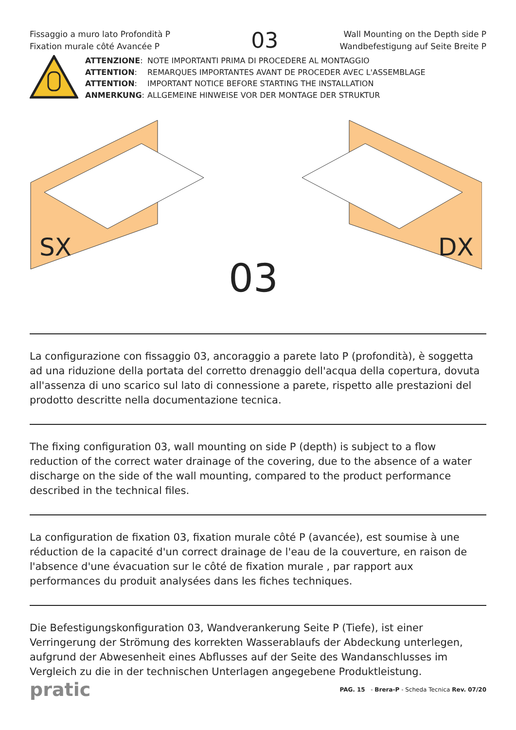Fissaggio a muro lato Profondità P
Fixation murale côté Avancée P
03
Wall Mounting on the Depth side P
Wandbefestigung auf Seite Breite P
| ATTENZIONE : | NOTE IMPORTANTI PRIMA DI PROCEDERE AL MONTAGGIO |
| ATTENTION : | REMARQUES IMPORTANTES AVANT DE PROCEDER AVEC L'ASSEMBLAGE |
| ATTENTION : | IMPORTANT NOTICE BEFORE STARTING THE INSTALLATION |
| ANMERKUNG : | ALLGEMEINE HINWEISE VOR DER MONTAGE DER STRUKTUR |
SX
DX
03
La configurazione con fissaggio 03, ancoraggio a parete lato P (profondità), è soggetta ad una riduzione della portata del corretto drenaggio dell'acqua della copertura, dovuta all'assenza di uno scarico sul lato di connessione a parete, rispetto alle prestazioni del prodotto descritte nella documentazione tecnica.
The fixing configuration 03, wall mounting on side P (depth) is subject to a flow reduction of the correct water drainage of the covering, due to the absence of a water discharge on the side of the wall mounting, compared to the product performance described in the technical files.
La configuration de fixation 03, fixation murale côté P (avancée), est soumise à une réduction de la capacité d'un correct drainage de l'eau de la couverture, en raison de l'absence d'une évacuation sur le côté de fixation murale , par rapport aux performances du produit analysées dans les fiches techniques.
Die Befestigungskonfiguration 03, Wandverankerung Seite P (Tiefe), ist einer Verringerung der Strömung des korrekten Wasserablaufs der Abdeckung unterlegen, aufgrund der Abwesenheit eines Abflusses auf der Seite des Wandanschlusses im Vergleich zu die in der technischen Unterlagen angegebene Produktleistung.
pratic
PAG. 15 - Brera-P - Scheda Tecnica Rev. 07/20